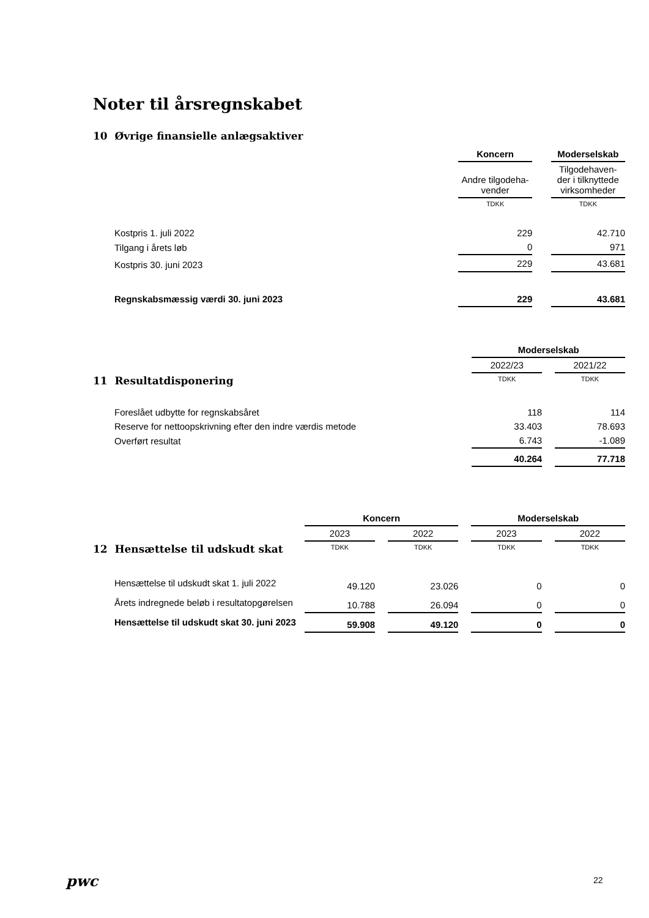Noter til årsregnskabet
10 Øvrige finansielle anlægsaktiver
| | Koncern | | Moderselskab |
| | Andre tilgodeha- vender | | Tilgodehaven- der i tilknyttede virksomheder |
| | TDKK | | TDKK |
| Kostpris 1. juli 2022 | 229 | | 42.710 |
| Tilgang i årets løb | 0 | | 971 |
| Kostpris 30. juni 2023 | 229 | | 43.681 |
| Regnskabsmæssig værdi 30. juni 2023 | 229 | | 43.681 |
| | Moderselskab | | |
| | 2022/23 | | 2021/22 |
| 11 Resultatdisponering | TDKK | | TDKK |
| Foreslået udbytte for regnskabsåret | 118 | | 114 |
| Reserve for nettoopskrivning efter den indre værdis metode | 33.403 | | 78.693 |
| Overført resultat | 6.743 | | -1.089 |
| | 40.264 | | 77.718 |
| | Koncern | | | | Moderselskab | | |
| | 2023 | | 2022 | | 2023 | | 2022 |
| 12 Hensættelse til udskudt skat | TDKK | | TDKK | | TDKK | | TDKK |
| Hensættelse til udskudt skat 1. juli 2022 | 49.120 | | 23.026 | | 0 | | 0 |
| Årets indregnede beløb i resultatopgørelsen | 10.788 | | 26.094 | | 0 | | 0 |
| Hensættelse til udskudt skat 30. juni 2023 | 59.908 | | 49.120 | | 0 | | 0 |
pwc 22